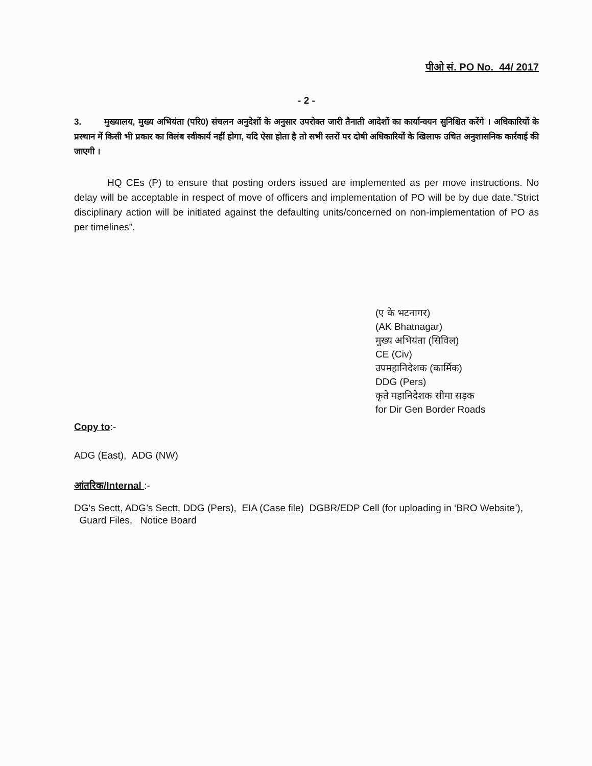पीओ सं. PO No. 44/ 2017
- 2 -
3. मुख्यालय, मुख्य अभियंता (परि0) संचलन अनुदेशों के अनुसार उपरोक्त जारी तैनाती आदेशों का कार्यान्वयन सुनिश्चित करेंगे । अधिकारियों के प्रस्थान में किसी भी प्रकार का विलंब स्वीकार्य नहीं होगा, यदि ऐसा होता है तो सभी स्तरों पर दोषी अधिकारियों के खिलाफ उचित अनुशासनिक कार्रवाई की जाएगी ।
HQ CEs (P) to ensure that posting orders issued are implemented as per move instructions. No delay will be acceptable in respect of move of officers and implementation of PO will be by due date."Strict disciplinary action will be initiated against the defaulting units/concerned on non-implementation of PO as per timelines”.
(ए के भटनागर)
(AK Bhatnagar)
मुख्य अभियंता (सिविल)
CE (Civ)
उपमहानिदेशक (कार्मिक)
DDG (Pers)
कृते महानिदेशक सीमा सड़क
for Dir Gen Border Roads
Copy to
:-
ADG (East), ADG (NW)
आंतरिक/Internal :-
DG's Sectt, ADG’s Sectt, DDG (Pers), EIA (Case file) DGBR/EDP Cell (for uploading in ‘BRO Website’), Guard Files, Notice Board